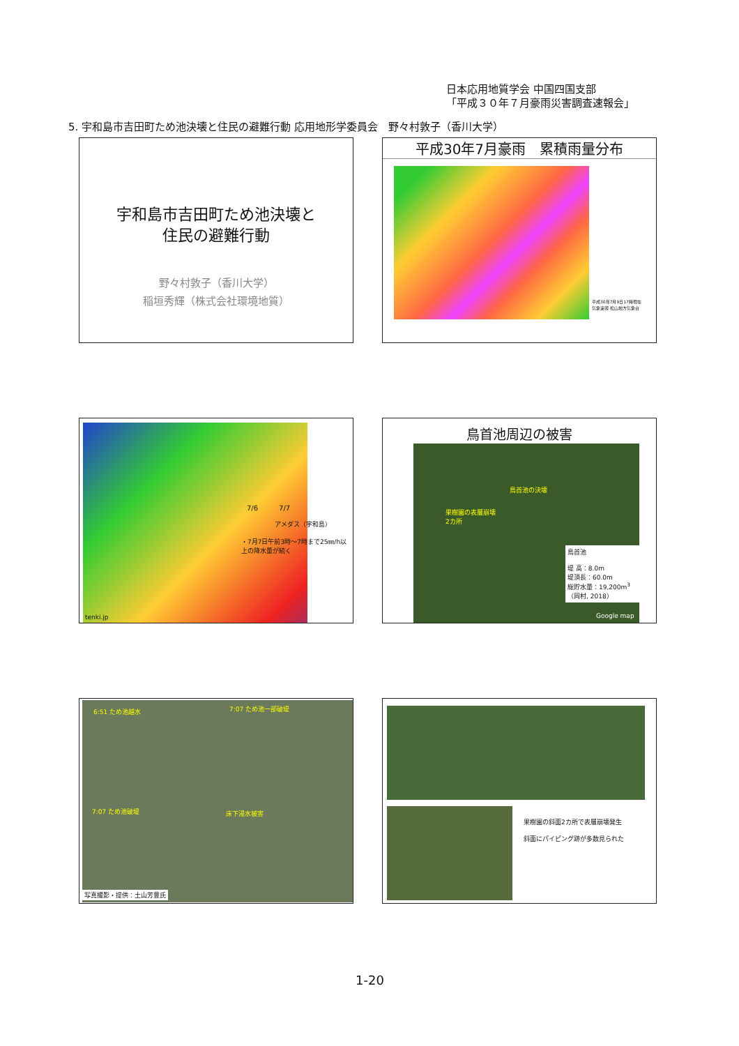日本応用地質学会 中国四国支部
「平成３０年７月豪雨災害調査速報会」
5. 宇和島市吉田町ため池決壊と住民の避難行動 応用地形学委員会　野々村敦子（香川大学）
宇和島市吉田町ため池決壊と
住民の避難行動
野々村敦子（香川大学）
稲垣秀輝（株式会社環境地質）
平成30年7月豪雨　累積雨量分布
平成30年7月9日17時現在
気象速報 松山地方気象台
7/6　　　7/7
アメダス（宇和島）
・7月7日午前3時～7時まで25㎜/h以上の降水量が続く
tenki.jp
鳥首池周辺の被害
鳥首池の決壊
果樹園の表層崩壊
2カ所
鳥首池
堤 高：8.0m
堤頂長：60.0m
総貯水量：19,200m<sup>3</sup>
（岡村, 2018）
Google map
6:51 ため池越水 7:07 ため池一部破堤
7:07 ため池破堤 床下浸水被害
写真撮影・提供：土山芳豊氏
果樹園の斜面2カ所で表層崩壊発生
斜面にパイピング跡が多数見られた
1-20